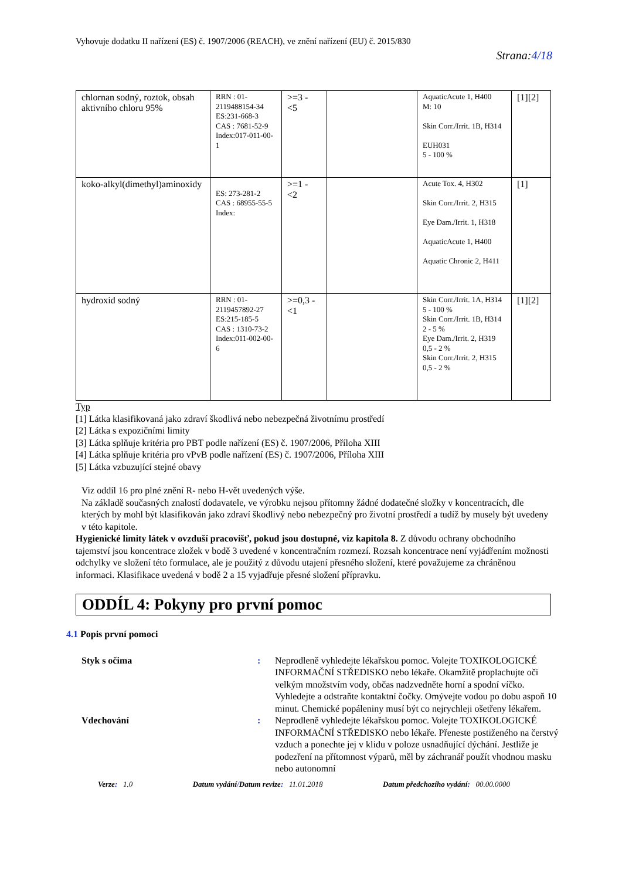Vyhovuje dodatku II nařízení (ES) č. 1907/2006 (REACH), ve znění nařízení (EU) č. 2015/830
Strana:4/18
| chlornan sodný, roztok, obsah aktivního chloru 95% | RRN : 01-2119488154-34 ES:231-668-3 CAS : 7681-52-9 Index:017-011-00-1 | >=3 - <5 | | AquaticAcute 1, H400 M: 10 Skin Corr./Irrit. 1B, H314 EUH031 5 - 100 % | [1][2] |
| koko-alkyl(dimethyl)aminoxidy | ES: 273-281-2 CAS : 68955-55-5 Index: | >=1 - <2 | | Acute Tox. 4, H302 Skin Corr./Irrit. 2, H315 Eye Dam./Irrit. 1, H318 AquaticAcute 1, H400 Aquatic Chronic 2, H411 | [1] |
| hydroxid sodný | RRN : 01-2119457892-27 ES:215-185-5 CAS : 1310-73-2 Index:011-002-00-6 | >=0,3 - <1 | | Skin Corr./Irrit. 1A, H314 5 - 100 % Skin Corr./Irrit. 1B, H314 2 - 5 % Eye Dam./Irrit. 2, H319 0,5 - 2 % Skin Corr./Irrit. 2, H315 0,5 - 2 % | [1][2] |
Typ
[1] Látka klasifikovaná jako zdraví škodlivá nebo nebezpečná životnímu prostředí
[2] Látka s expozičními limity
[3] Látka splňuje kritéria pro PBT podle nařízení (ES) č. 1907/2006, Příloha XIII
[4] Látka splňuje kritéria pro vPvB podle nařízení (ES) č. 1907/2006, Příloha XIII
[5] Látka vzbuzující stejné obavy
Viz oddíl 16 pro plné znění R- nebo H-vět uvedených výše.
Na základě současných znalostí dodavatele, ve výrobku nejsou přítomny žádné dodatečné složky v koncentracích, dle kterých by mohl být klasifikován jako zdraví škodlivý nebo nebezpečný pro životní prostředí a tudíž by musely být uvedeny v této kapitole.
Hygienické limity látek v ovzduší pracovišť, pokud jsou dostupné, viz kapitola 8. Z důvodu ochrany obchodního tajemství jsou koncentrace zložek v bodě 3 uvedené v koncentračním rozmezí. Rozsah koncentrace není vyjádřením možnosti odchylky ve složení této formulace, ale je použitý z důvodu utajení přesného složení, které považujeme za chráněnou informaci. Klasifikace uvedená v bodě 2 a 15 vyjadřuje přesné složení přípravku.
ODDÍL 4: Pokyny pro první pomoc
4.1 Popis první pomoci
Styk s očima:
Neprodleně vyhledejte lékařskou pomoc. Volejte TOXIKOLOGICKÉ INFORMAČNÍ STŘEDISKO nebo lékaře. Okamžitě proplachujte oči velkým množstvím vody, občas nadzvedněte horní a spodní víčko. Vyhledejte a odstraňte kontaktní čočky. Omývejte vodou po dobu aspoň 10 minut. Chemické popáleniny musí být co nejrychleji ošetřeny lékařem.
Vdechování:
Neprodleně vyhledejte lékařskou pomoc. Volejte TOXIKOLOGICKÉ INFORMAČNÍ STŘEDISKO nebo lékaře. Přeneste postiženého na čerstvý vzduch a ponechte jej v klidu v poloze usnadňující dýchání. Jestliže je podezření na přítomnost výparů, měl by záchranář použít vhodnou masku nebo autonomní
Verze: 1.0 Datum vydání/Datum revize: 11.01.2018 Datum předchozího vydání: 00.00.0000